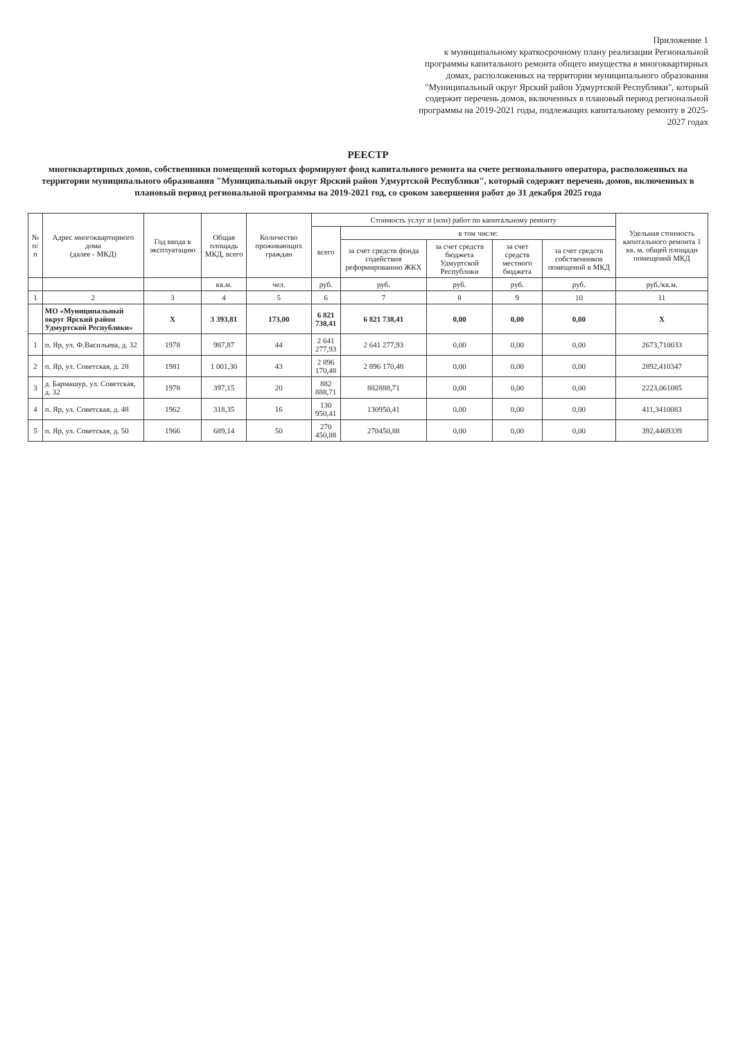Приложение 1
к муниципальному краткосрочному плану реализации Региональной программы капитального ремонта общего имущества в многоквартирных домах, расположенных на территории муниципального образования "Муниципальный округ Ярский район Удмуртской Республики", который содержит перечень домов, включенных в плановый период региональной программы на 2019-2021 годы, подлежащих капитальному ремонту в 2025-2027 годах
РЕЕСТР
многоквартирных домов, собственники помещений которых формируют фонд капитального ремонта на счете регионального оператора, расположенных на территории муниципального образования "Муниципальный округ Ярский район Удмуртской Республики", который содержит перечень домов, включенных в плановый период региональной программы на 2019-2021 год, со сроком завершения работ до 31 декабря 2025 года
| № п/п | Адрес многоквартирного дома (далее - МКД) | Год ввода в эксплуатацию | Общая площадь МКД, всего | Количество проживающих граждан | Стоимость услуг и (или) работ по капитальному ремонту | | | | | Удельная стоимость капитального ремонта 1 кв. м. общей площади помещений МКД |
| --- | --- | --- | --- | --- | --- | --- | --- | --- | --- | --- |
| | | | | | всего | в том числе: | | | | |
| | | | | | | за счет средств фонда содействия реформированию ЖКХ | за счет средств бюджета Удмуртской Республики | за счет средств местного бюджета | за счет средств собственников помещений в МКД | |
| | | | кв.м. | чел. | руб. | руб. | руб. | руб. | руб. | руб./кв.м. |
| 1 | 2 | 3 | 4 | 5 | 6 | 7 | 8 | 9 | 10 | 11 |
| | МО «Муниципальный округ Ярский район Удмуртской Республики» | Х | 3 393,81 | 173,00 | 6 821 738,41 | 6 821 738,41 | 0,00 | 0,00 | 0,00 | Х |
| 1 | п. Яр, ул. Ф.Васильева, д. 32 | 1978 | 987,87 | 44 | 2 641 277,93 | 2 641 277,93 | 0,00 | 0,00 | 0,00 | 2673,710033 |
| 2 | п. Яр, ул. Советская, д. 28 | 1981 | 1 001,30 | 43 | 2 896 170,48 | 2 896 170,48 | 0,00 | 0,00 | 0,00 | 2892,410347 |
| 3 | д. Бармашур, ул. Советская, д. 32 | 1978 | 397,15 | 20 | 882 888,71 | 882888,71 | 0,00 | 0,00 | 0,00 | 2223,061085 |
| 4 | п. Яр, ул. Советская, д. 48 | 1962 | 318,35 | 16 | 130 950,41 | 130950,41 | 0,00 | 0,00 | 0,00 | 411,3410083 |
| 5 | п. Яр, ул. Советская, д. 50 | 1966 | 689,14 | 50 | 270 450,88 | 270450,88 | 0,00 | 0,00 | 0,00 | 392,4469339 |